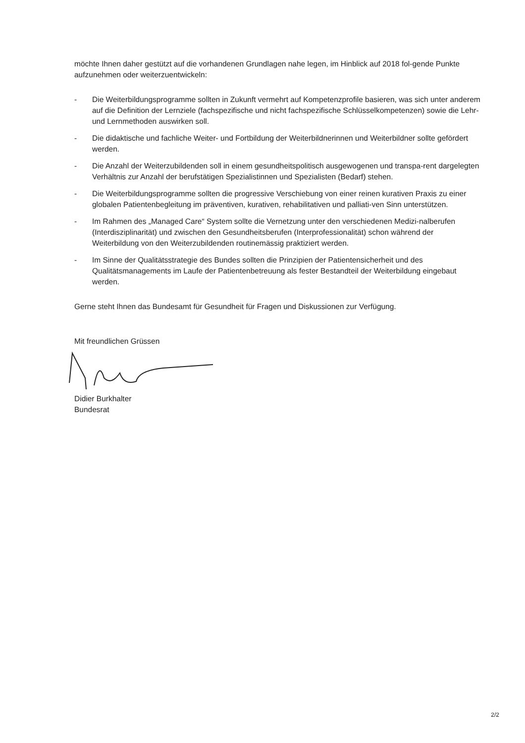möchte Ihnen daher gestützt auf die vorhandenen Grundlagen nahe legen, im Hinblick auf 2018 fol-gende Punkte aufzunehmen oder weiterzuentwickeln:
- Die Weiterbildungsprogramme sollten in Zukunft vermehrt auf Kompetenzprofile basieren, was sich unter anderem auf die Definition der Lernziele (fachspezifische und nicht fachspezifische Schlüsselkompetenzen) sowie die Lehr- und Lernmethoden auswirken soll.
- Die didaktische und fachliche Weiter- und Fortbildung der Weiterbildnerinnen und Weiterbildner sollte gefördert werden.
- Die Anzahl der Weiterzubildenden soll in einem gesundheitspolitisch ausgewogenen und transpa-rent dargelegten Verhältnis zur Anzahl der berufstätigen Spezialistinnen und Spezialisten (Bedarf) stehen.
- Die Weiterbildungsprogramme sollten die progressive Verschiebung von einer reinen kurativen Praxis zu einer globalen Patientenbegleitung im präventiven, kurativen, rehabilitativen und palliati-ven Sinn unterstützen.
- Im Rahmen des „Managed Care“ System sollte die Vernetzung unter den verschiedenen Medizi-nalberufen (Interdisziplinarität) und zwischen den Gesundheitsberufen (Interprofessionalität) schon während der Weiterbildung von den Weiterzubildenden routinemässig praktiziert werden.
- Im Sinne der Qualitätsstrategie des Bundes sollten die Prinzipien der Patientensicherheit und des Qualitätsmanagements im Laufe der Patientenbetreuung als fester Bestandteil der Weiterbildung eingebaut werden.
Gerne steht Ihnen das Bundesamt für Gesundheit für Fragen und Diskussionen zur Verfügung.
Mit freundlichen Grüssen
Didier Burkhalter
Bundesrat
2/2